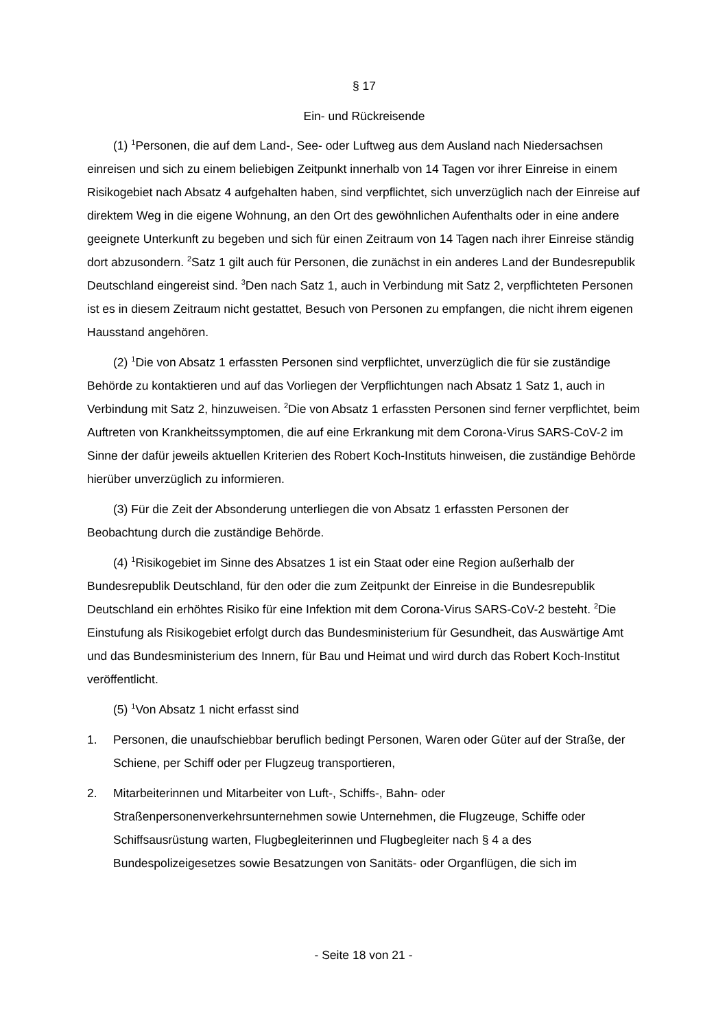§ 17
Ein- und Rückreisende
(1) <sup>1</sup>Personen, die auf dem Land-, See- oder Luftweg aus dem Ausland nach Niedersachsen einreisen und sich zu einem beliebigen Zeitpunkt innerhalb von 14 Tagen vor ihrer Einreise in einem Risikogebiet nach Absatz 4 aufgehalten haben, sind verpflichtet, sich unverzüglich nach der Einreise auf direktem Weg in die eigene Wohnung, an den Ort des gewöhnlichen Aufenthalts oder in eine andere geeignete Unterkunft zu begeben und sich für einen Zeitraum von 14 Tagen nach ihrer Einreise ständig dort abzusondern. <sup>2</sup>Satz 1 gilt auch für Personen, die zunächst in ein anderes Land der Bundesrepublik Deutschland eingereist sind. <sup>3</sup>Den nach Satz 1, auch in Verbindung mit Satz 2, verpflichteten Personen ist es in diesem Zeitraum nicht gestattet, Besuch von Personen zu empfangen, die nicht ihrem eigenen Hausstand angehören.
(2) <sup>1</sup>Die von Absatz 1 erfassten Personen sind verpflichtet, unverzüglich die für sie zuständige Behörde zu kontaktieren und auf das Vorliegen der Verpflichtungen nach Absatz 1 Satz 1, auch in Verbindung mit Satz 2, hinzuweisen. <sup>2</sup>Die von Absatz 1 erfassten Personen sind ferner verpflichtet, beim Auftreten von Krankheitssymptomen, die auf eine Erkrankung mit dem Corona-Virus SARS-CoV-2 im Sinne der dafür jeweils aktuellen Kriterien des Robert Koch-Instituts hinweisen, die zuständige Behörde hierüber unverzüglich zu informieren.
(3) Für die Zeit der Absonderung unterliegen die von Absatz 1 erfassten Personen der Beobachtung durch die zuständige Behörde.
(4) <sup>1</sup>Risikogebiet im Sinne des Absatzes 1 ist ein Staat oder eine Region außerhalb der Bundesrepublik Deutschland, für den oder die zum Zeitpunkt der Einreise in die Bundesrepublik Deutschland ein erhöhtes Risiko für eine Infektion mit dem Corona-Virus SARS-CoV-2 besteht. <sup>2</sup>Die Einstufung als Risikogebiet erfolgt durch das Bundesministerium für Gesundheit, das Auswärtige Amt und das Bundesministerium des Innern, für Bau und Heimat und wird durch das Robert Koch-Institut veröffentlicht.
(5) <sup>1</sup>Von Absatz 1 nicht erfasst sind
1. Personen, die unaufschiebbar beruflich bedingt Personen, Waren oder Güter auf der Straße, der Schiene, per Schiff oder per Flugzeug transportieren,
2. Mitarbeiterinnen und Mitarbeiter von Luft-, Schiffs-, Bahn- oder Straßenpersonenverkehrsunternehmen sowie Unternehmen, die Flugzeuge, Schiffe oder Schiffsausrüstung warten, Flugbegleiterinnen und Flugbegleiter nach § 4 a des Bundespolizeigesetzes sowie Besatzungen von Sanitäts- oder Organflügen, die sich im
- Seite 18 von 21 -